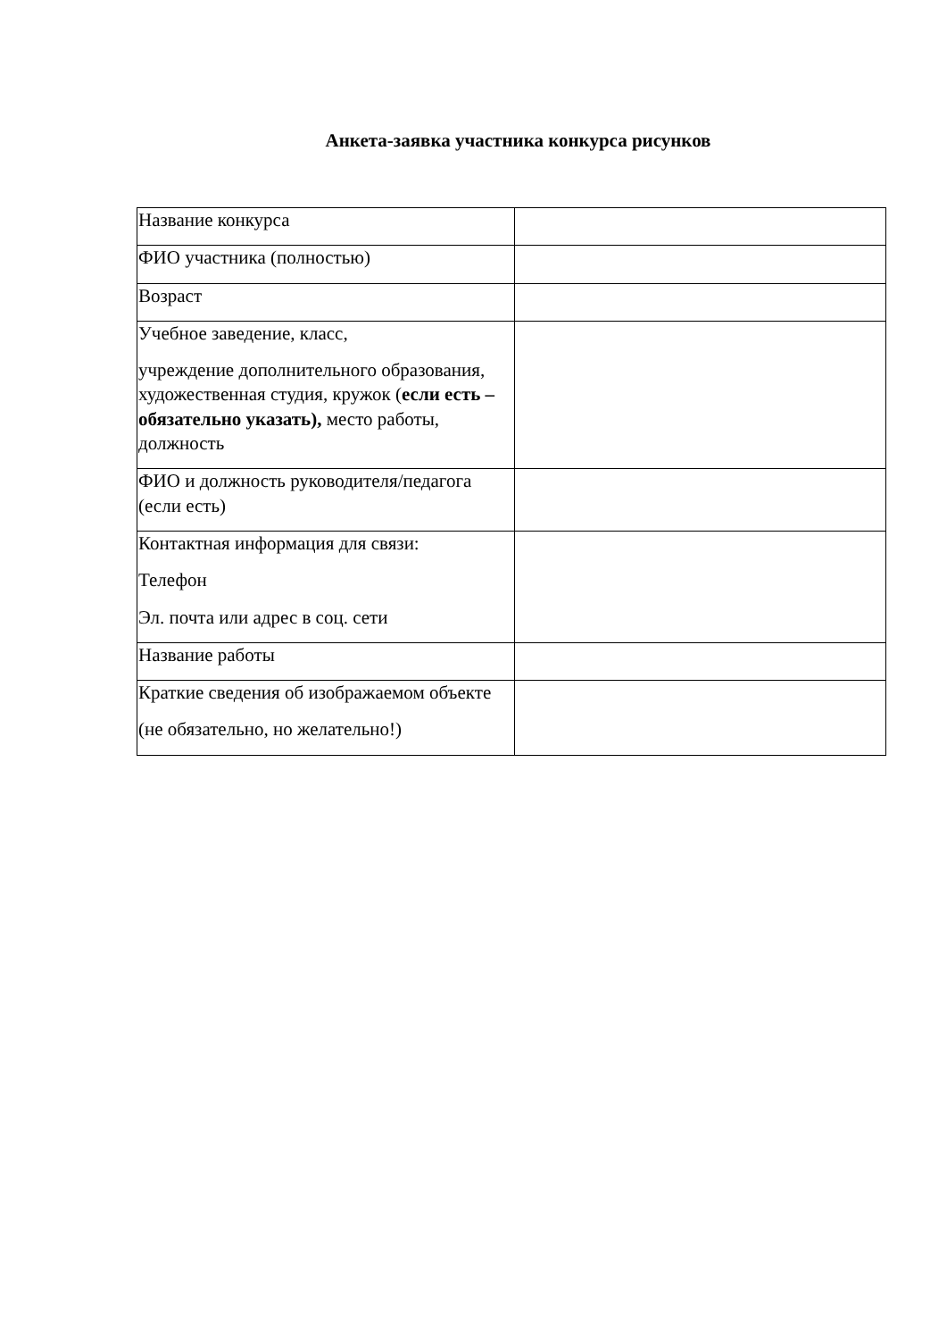Анкета-заявка участника конкурса рисунков
| Название конкурса | |
| ФИО участника (полностью) | |
| Возраст | |
| Учебное заведение, класс, учреждение дополнительного образования, художественная студия, кружок ( если есть – обязательно указать), место работы, должность | |
| ФИО и должность руководителя/педагога (если есть) | |
| Контактная информация для связи: Телефон Эл. почта или адрес в соц. сети | |
| Название работы | |
| Краткие сведения об изображаемом объекте (не обязательно, но желательно!) | |